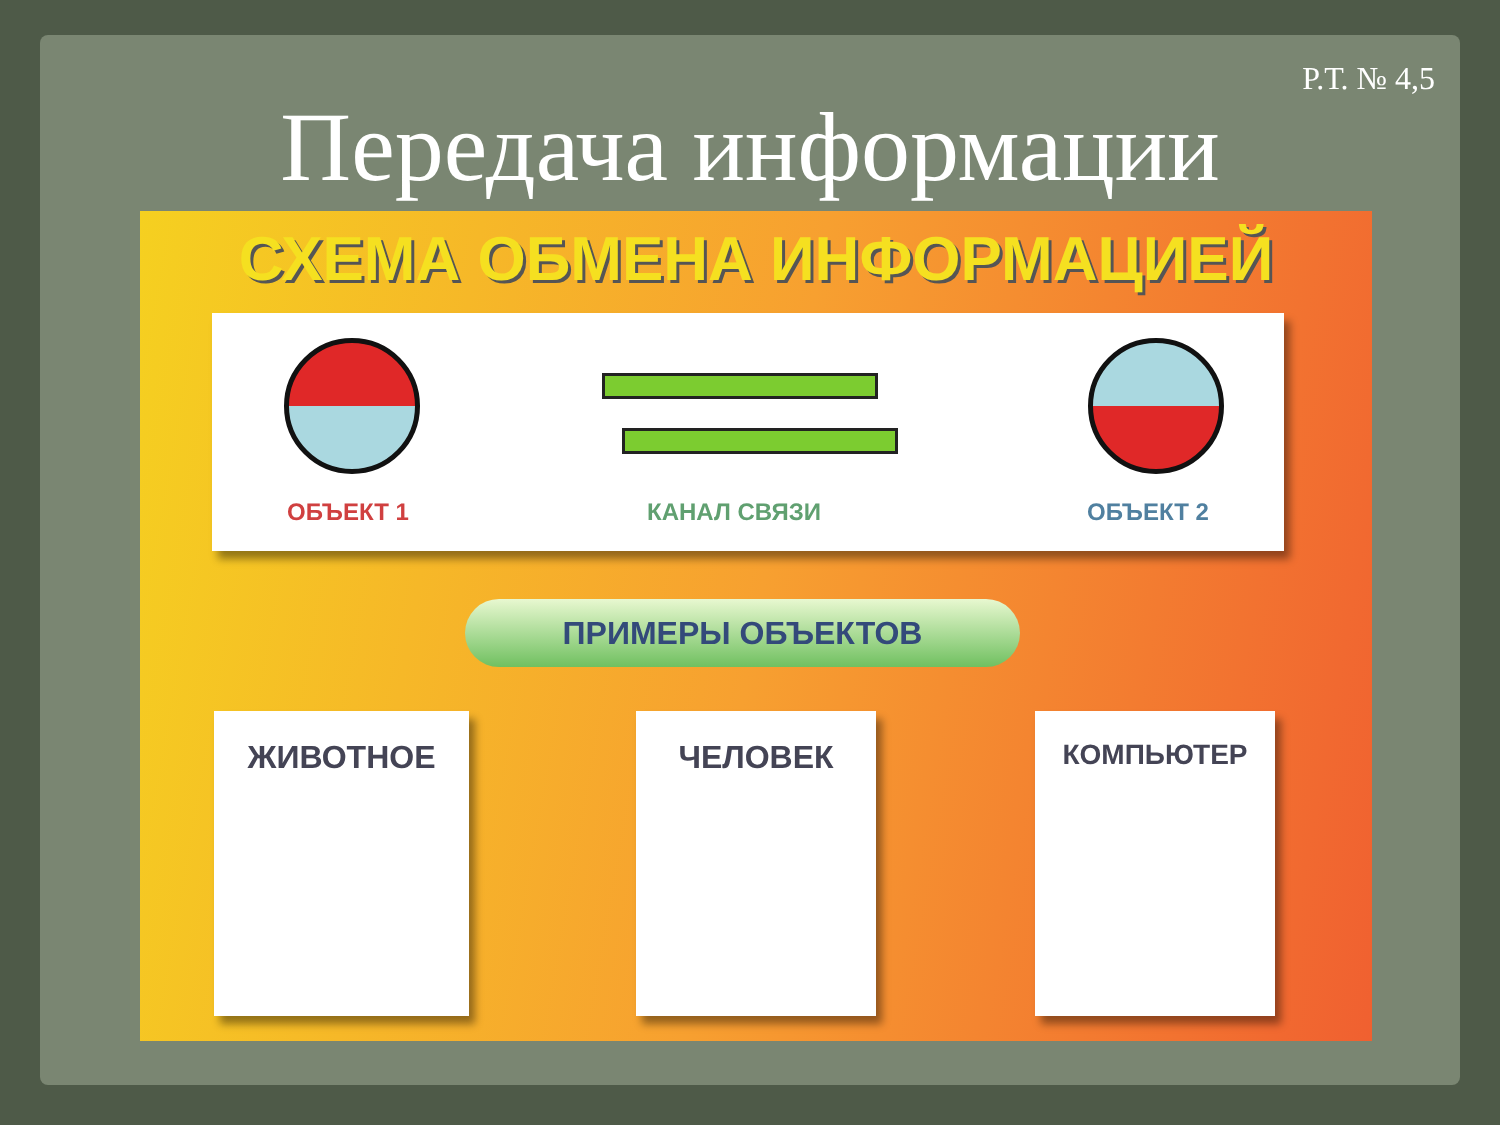Р.Т. № 4,5
Передача информации
СХЕМА ОБМЕНА ИНФОРМАЦИЕЙ
ОБЪЕКТ 1 КАНАЛ СВЯЗИ ОБЪЕКТ 2
ПРИМЕРЫ ОБЪЕКТОВ
ЖИВОТНОЕ ЧЕЛОВЕК КОМПЬЮТЕР